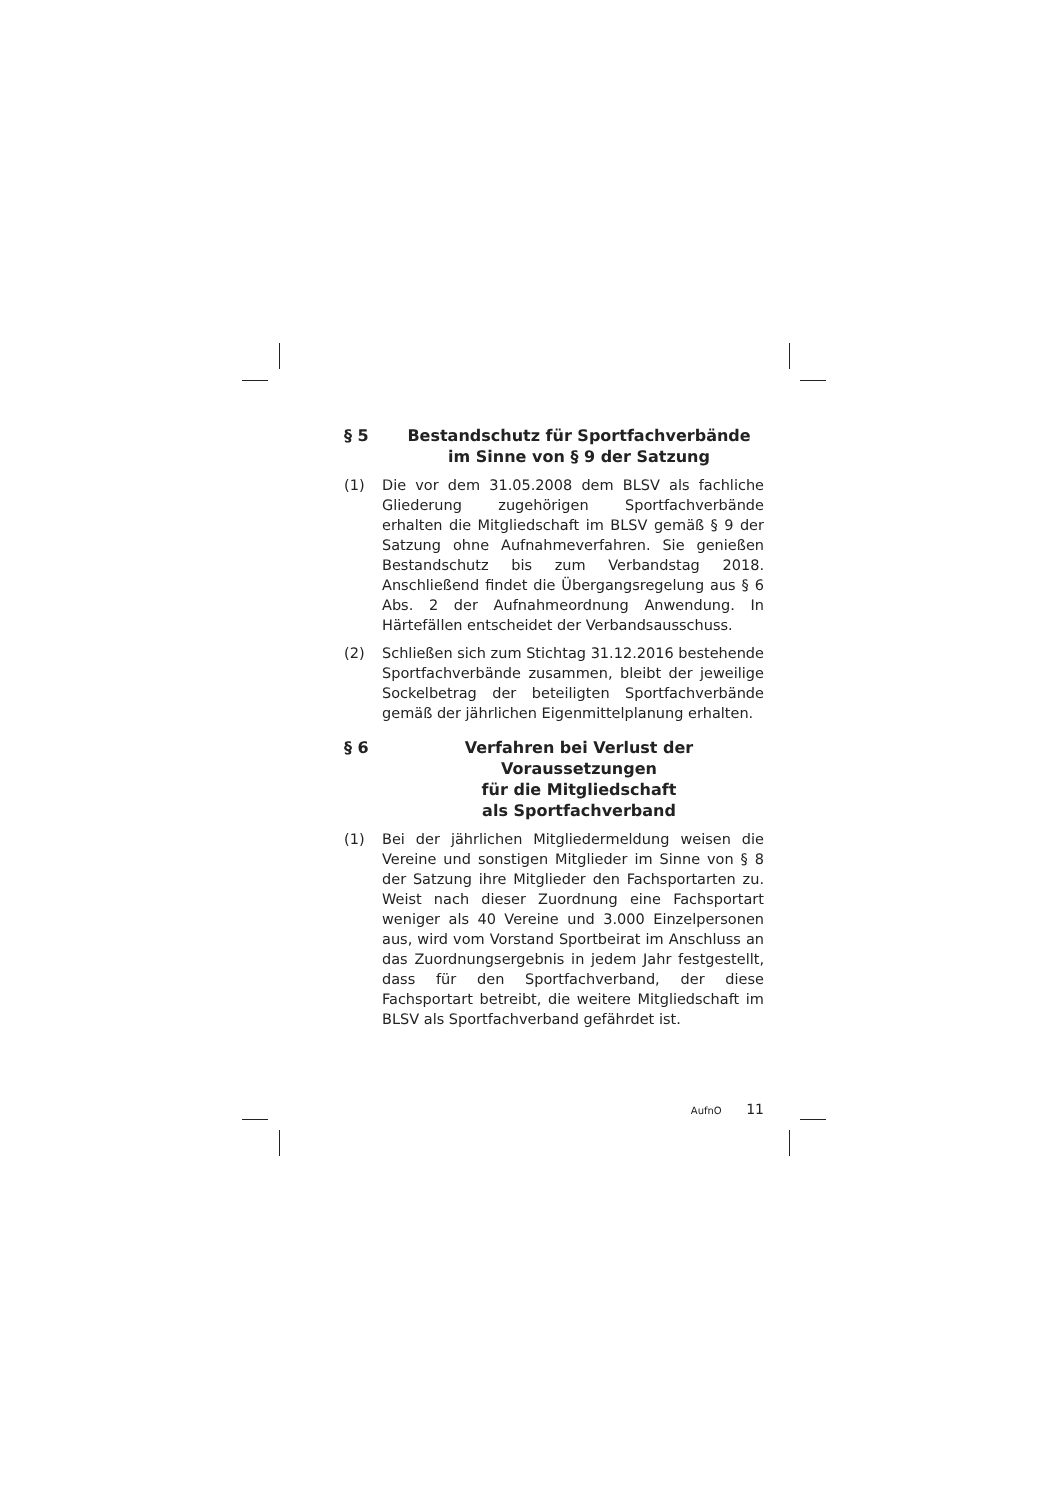§ 5 Bestandschutz für Sportfachverbände
im Sinne von § 9 der Satzung
(1) Die vor dem 31.05.2008 dem BLSV als fachliche Gliederung zugehörigen Sportfachverbände erhalten die Mitgliedschaft im BLSV gemäß § 9 der Satzung ohne Aufnahmeverfahren. Sie genießen Bestandschutz bis zum Verbandstag 2018. Anschließend findet die Übergangsregelung aus § 6 Abs. 2 der Aufnahmeordnung Anwendung. In Härtefällen entscheidet der Verbandsausschuss.
(2) Schließen sich zum Stichtag 31.12.2016 bestehende Sportfachverbände zusammen, bleibt der jeweilige Sockelbetrag der beteiligten Sportfachverbände gemäß der jährlichen Eigenmittelplanung erhalten.
§ 6 Verfahren bei Verlust der Voraussetzungen
für die Mitgliedschaft
als Sportfachverband
(1) Bei der jährlichen Mitgliedermeldung weisen die Vereine und sonstigen Mitglieder im Sinne von § 8 der Satzung ihre Mitglieder den Fachsportarten zu. Weist nach dieser Zuordnung eine Fachsportart weniger als 40 Vereine und 3.000 Einzelpersonen aus, wird vom Vorstand Sportbeirat im Anschluss an das Zuordnungsergebnis in jedem Jahr festgestellt, dass für den Sportfachverband, der diese Fachsportart betreibt, die weitere Mitgliedschaft im BLSV als Sportfachverband gefährdet ist.
AufnO 11